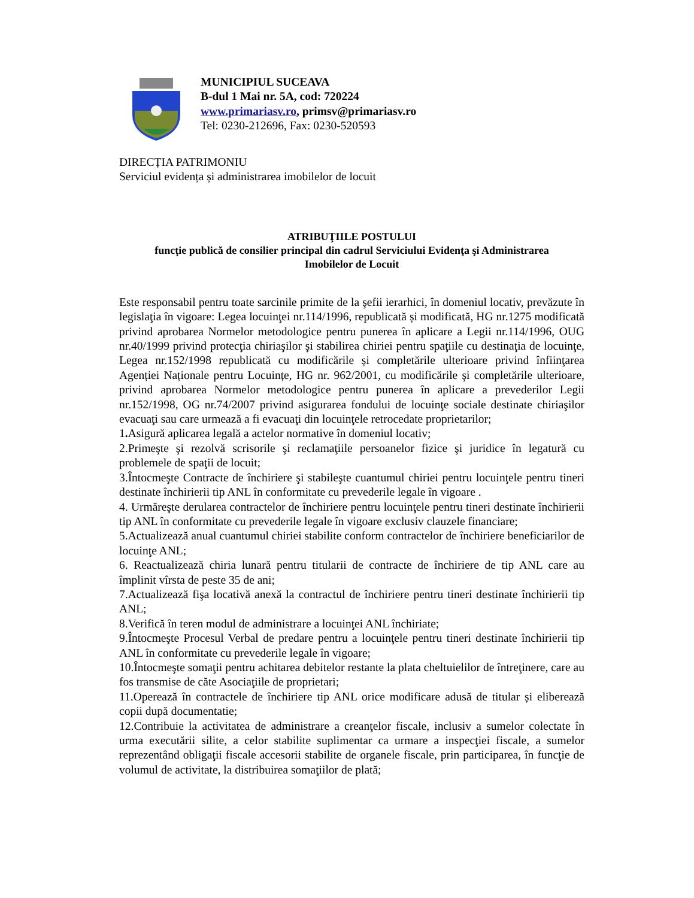MUNICIPIUL SUCEAVA
B-dul 1 Mai nr. 5A, cod: 720224
www.primariasv.ro, primsv@primariasv.ro
Tel: 0230-212696, Fax: 0230-520593
DIRECȚIA PATRIMONIU
Serviciul evidența și administrarea imobilelor de locuit
ATRIBUŢIILE POSTULUI
funcţie publică de consilier principal din cadrul Serviciului Evidenţa şi Administrarea
Imobilelor de Locuit
Este responsabil pentru toate sarcinile primite de la şefii ierarhici, în domeniul locativ, prevăzute în legislaţia în vigoare: Legea locuinţei nr.114/1996, republicată și modificată, HG nr.1275 modificată privind aprobarea Normelor metodologice pentru punerea în aplicare a Legii nr.114/1996, OUG nr.40/1999 privind protecţia chiriaşilor şi stabilirea chiriei pentru spaţiile cu destinaţia de locuinţe, Legea nr.152/1998 republicată cu modificările și completările ulterioare privind înfiinţarea Agenției Naționale pentru Locuințe, HG nr. 962/2001, cu modificările şi completările ulterioare, privind aprobarea Normelor metodologice pentru punerea în aplicare a prevederilor Legii nr.152/1998, OG nr.74/2007 privind asigurarea fondului de locuinţe sociale destinate chiriaşilor evacuaţi sau care urmează a fi evacuaţi din locuinţele retrocedate proprietarilor;
1. Asigură aplicarea legală a actelor normative în domeniul locativ;
2.Primeşte şi rezolvă scrisorile şi reclamaţiile persoanelor fizice şi juridice în legatură cu problemele de spaţii de locuit;
3.Întocmeşte Contracte de închiriere şi stabileşte cuantumul chiriei pentru locuinţele pentru tineri destinate închirierii tip ANL în conformitate cu prevederile legale în vigoare .
4. Urmăreşte derularea contractelor de închiriere pentru locuinţele pentru tineri destinate închirierii tip ANL în conformitate cu prevederile legale în vigoare exclusiv clauzele financiare;
5.Actualizează anual cuantumul chiriei stabilite conform contractelor de închiriere beneficiarilor de locuinţe ANL;
6. Reactualizează chiria lunară pentru titularii de contracte de închiriere de tip ANL care au împlinit vîrsta de peste 35 de ani;
7.Actualizează fişa locativă anexă la contractul de închiriere pentru tineri destinate închirierii tip ANL;
8.Verifică în teren modul de administrare a locuinţei ANL închiriate;
9.Întocmeşte Procesul Verbal de predare pentru a locuinţele pentru tineri destinate închirierii tip ANL în conformitate cu prevederile legale în vigoare;
10.Întocmeşte somaţii pentru achitarea debitelor restante la plata cheltuielilor de întreţinere, care au fos transmise de căte Asociaţiile de proprietari;
11.Operează în contractele de închiriere tip ANL orice modificare adusă de titular și eliberează copii după documentatie;
12.Contribuie la activitatea de administrare a creanţelor fiscale, inclusiv a sumelor colectate în urma executării silite, a celor stabilite suplimentar ca urmare a inspecţiei fiscale, a sumelor reprezentând obligaţii fiscale accesorii stabilite de organele fiscale, prin participarea, în funcţie de volumul de activitate, la distribuirea somaţiilor de plată;